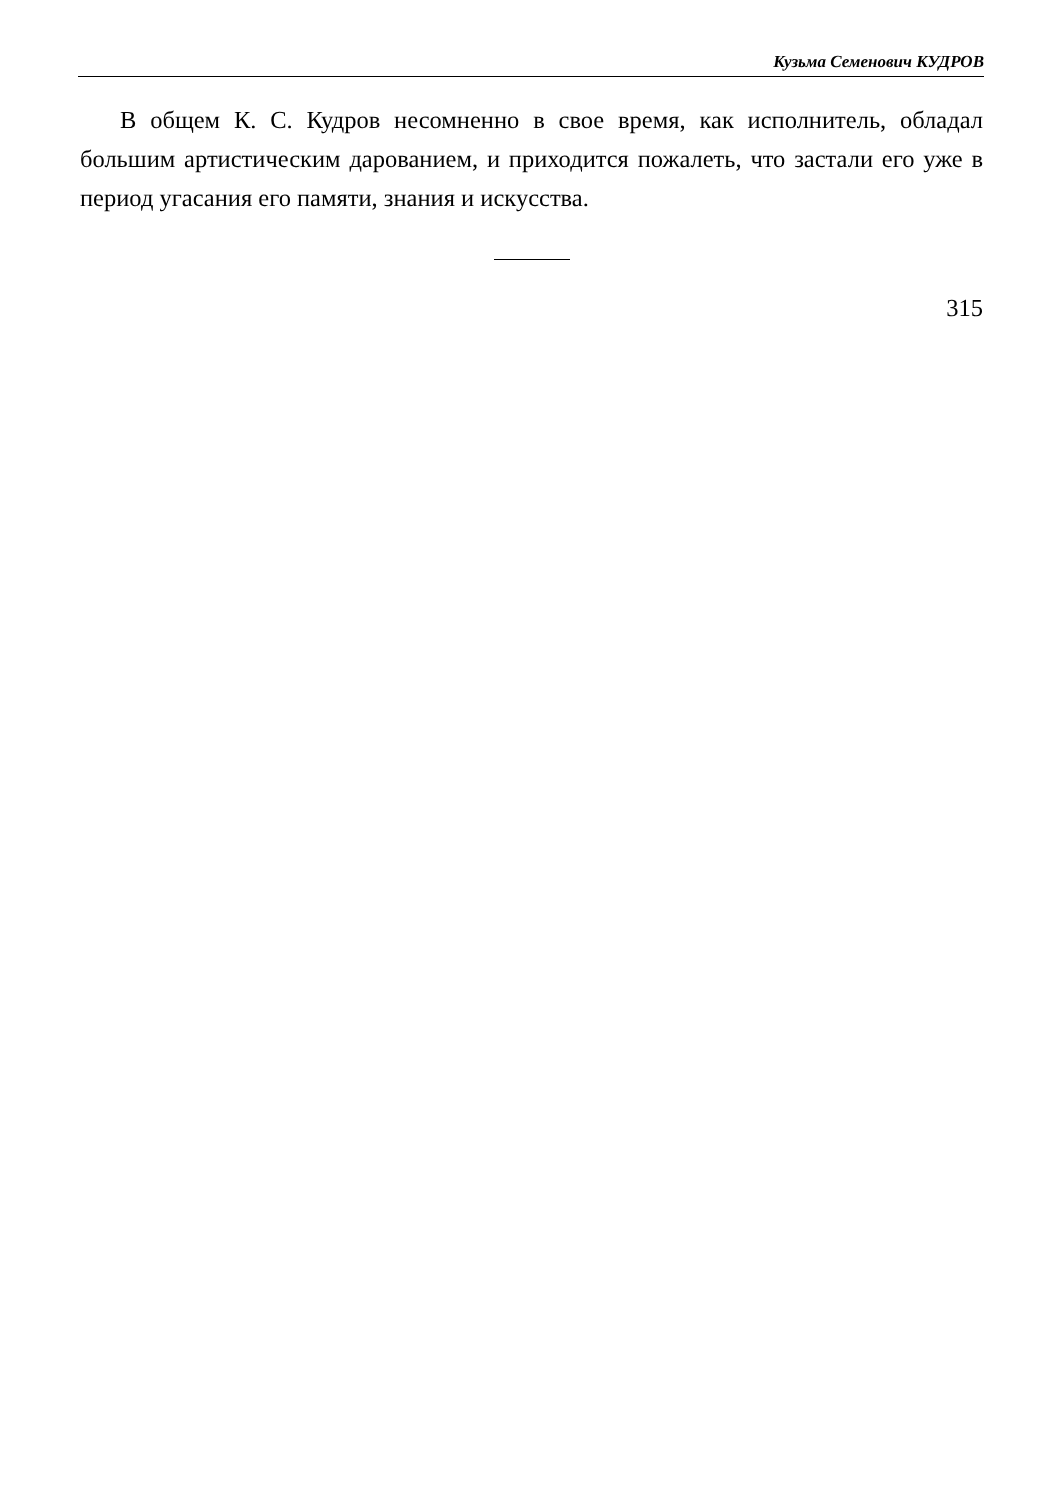Кузьма Семенович КУДРОВ
В общем К. С. Кудров несомненно в свое время, как исполнитель, обладал большим артистическим дарованием, и приходится пожалеть, что застали его уже в период угасания его памяти, знания и искусства.
315